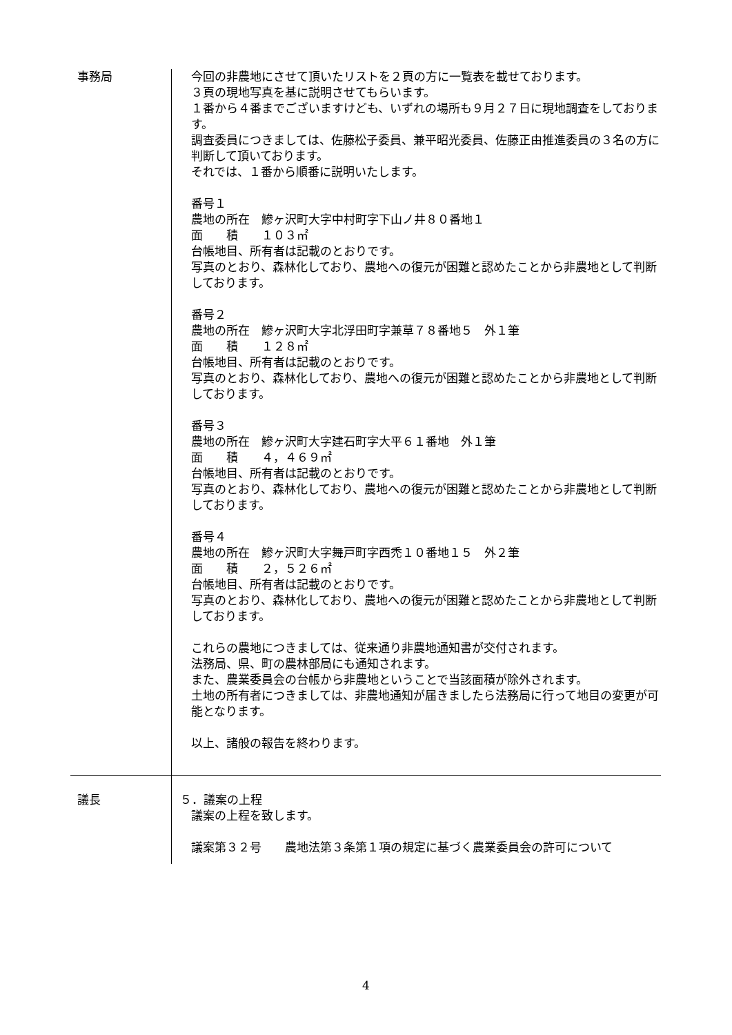事務局 今回の非農地にさせて頂いたリストを２頁の方に一覧表を載せております。
３頁の現地写真を基に説明させてもらいます。
１番から４番までございますけども、いずれの場所も９月２７日に現地調査をしております。
調査委員につきましては、佐藤松子委員、兼平昭光委員、佐藤正由推進委員の３名の方に判断して頂いております。
それでは、１番から順番に説明いたします。
番号１
農地の所在　鰺ヶ沢町大字中村町字下山ノ井８０番地１
面　　積　　１０３㎡
台帳地目、所有者は記載のとおりです。
写真のとおり、森林化しており、農地への復元が困難と認めたことから非農地として判断しております。
番号２
農地の所在　鰺ヶ沢町大字北浮田町字兼草７８番地５　外１筆
面　　積　　１２８㎡
台帳地目、所有者は記載のとおりです。
写真のとおり、森林化しており、農地への復元が困難と認めたことから非農地として判断しております。
番号３
農地の所在　鰺ヶ沢町大字建石町字大平６１番地　外１筆
面　　積　　４，４６９㎡
台帳地目、所有者は記載のとおりです。
写真のとおり、森林化しており、農地への復元が困難と認めたことから非農地として判断しております。
番号４
農地の所在　鰺ヶ沢町大字舞戸町字西禿１０番地１５　外２筆
面　　積　　２，５２６㎡
台帳地目、所有者は記載のとおりです。
写真のとおり、森林化しており、農地への復元が困難と認めたことから非農地として判断しております。
これらの農地につきましては、従来通り非農地通知書が交付されます。
法務局、県、町の農林部局にも通知されます。
また、農業委員会の台帳から非農地ということで当該面積が除外されます。
土地の所有者につきましては、非農地通知が届きましたら法務局に行って地目の変更が可能となります。
以上、諸般の報告を終わります。
議長 ５．議案の上程
議案の上程を致します。
議案第３２号 農地法第３条第１項の規定に基づく農業委員会の許可について
4